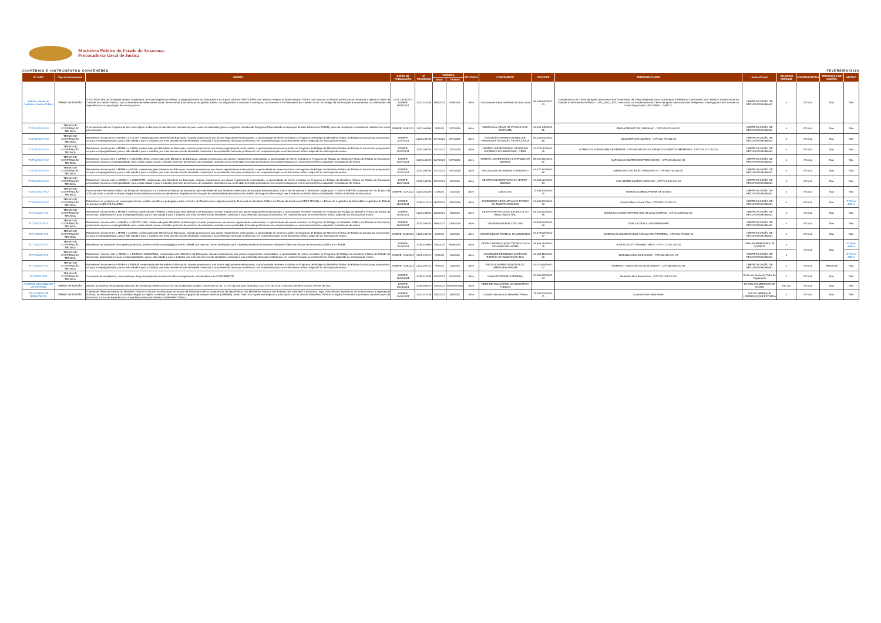Ministério Público do Estado do Amazonas
Procuradoria-Geral de Justiça
CONVÊNIOS E INSTRUMENTOS CONGÊNERES FEVEREIRO/2023
| Nº / ANO | Tipo de Instrumento | OBJETO | DATAS DE PUBLICAÇÃO | Nº PROCESSO | VIGÊNCIA | | SITUAÇÃO | CONVENENTE | CNPJ/CPF | REPRESENTANTES | Gestor/Fiscal | VALOR DO REPASSE | CONTRAPARTIDA | PRESTAÇÃO DE CONTAS | ADITIVO |
| --- | --- | --- | --- | --- | --- | --- | --- | --- | --- | --- | --- | --- | --- | --- | --- |
| | | | | | Início | Término | | | | | | | | | |
| Adesão a Rede de Controle e Gestão Pública | TERMO DE ADESÃO | O ACORDO tem por finalidade ampliar e aprimorar, de modo expresso e efetivo, a integração entre as instituições e os órgãos públicos PARTÍCIPES, nas diversas esferas da Administração Pública com atuação no Estado do Amazonas, mediante a adesão à Rede de Controle da Gestão Pública, com a finalidade de desenvolver ações direcionadas à fiscalização da gestão pública, ao diagnóstico e combate à corrupção, ao incentivo e fortalecimento do controle social, ao tráfego de informações e documentos, ao intercâmbio de experiências e à capacitação dos seus quadros. | DOU: 16/08/2021 DOMPE: 18/08/2021 | 2020.010334 | 18/8/2021 | 16/8/2026 | Ativo | Controladoria Geral do Estado do Amazonas | 06.103.640/0001-03 | Coordenadoria do Centro de Apoio Operacional das Promotorias de Justiça Especializadas na Proteção e Defesa do Consumidor, dos Direitos Constitucionais do Cidadão e do Patrimônio Público - CAO_x0002_PDC, bem como a Coordenadoria do Centro de Apoio Operacional de Inteligência, Investigação e de Combate ao Crime Organizado CAO-CRIMO - GAECO, | CHEFE DA DIISÃO DE RECURSOS HUMANO | 0 | R$ 0,00 | Não | Não |
| TCT 13/2021 PGJ | TERMO DE COOPERAÇÃO TÉCNICA | O presente Acordo de Cooperação tem como objeto a obtenção de atendimento psicossocial para casos considerados graves e urgentes oriundos da Delegacia Especializada na Apuração de Atos Infracionais (DEAAI), além da realização e emissão de relatórios de casos psicossociais.- | DOMPE: 2/08/2021 | 2020.004093 | 2/8/2021 | 27/7/2026 | Ativo | DELEGACIA-GERAL DE POLÍCIA CIVIL (DGPC/AM) | 04.153.748/0001-85 | EMÍLIA FERRAZ DE CARVALHO - CPF:470.573.003-87 | CHEFE DA DIISÃO DE RECURSOS HUMANO | 0 | R$ 0,00 | Não | Não |
| TCT 18/2021 PGJ | TERMO DE COOPERAÇÃO TÉCNICA | Estabelecer vínculo entre o MPAM e a FUCAPI credenciada pelo Ministério da Educação, visando proporcionar aos alunos regularmente matriculados, a oportunidade de serem incluídos no Programa de Estágio do Ministério Público do Estado do Amazonas, preparando-os para a empregabilidade, para a vida cidadã e para o trabalho, por meio do exercício de atividades correlatas à sua pretendida formação profissional, em complementação ao conhecimento teórico adquirido na instituição de ensino. | DOMPE: 27/07/2021 | 2021.009765 | 27/7/2021 | 26/7/2026 | Ativo | FUNDAÇÃO CENTRO DE ANÁLISE, PESQUISA E INOVAÇÃO TECNOLÓGICA | 04.153.540/0001-66 | ISA ASSEF DOS SANTOS - CPF:022.729.112-34 | CHEFE DA DIISÃO DE RECURSOS HUMANO | 0 | R$ 0,00 | Não | Não |
| TCT 20/2021 PGJ | TERMO DE COOPERAÇÃO TÉCNICA | Estabelecer vínculo entre o MPAM e o CIESA, credenciado pelo Ministério da Educação, visando proporcionar aos alunos regularmente matriculados, a oportunidade de serem incluídos no Programa de Estágio do Ministério Público do Estado do Amazonas, preparando-os para a empregabilidade, para a vida cidadã e para o trabalho, por meio do exercício de atividades correlatas à sua pretendida formação profissional, em complementação ao conhecimento teórico adquirido na instituição de ensino. | DOMPE: 22/07/2021 | 2021.008793 | 22/7/2021 | 22/7/2026 | Ativo | CENTRO UNIVERSITÁRIO DE ENSINO SUPERIOR DO AMAZONAS - CIESA | 04.278.057/0001-08 | DOMINGOS JORGE CHALUB PEREIRA - CPF:069.981.942-34 JOANA DOS SANTOS MEIRELLES - CPF:239.572.202-20 | CHEFE DA DIISÃO DE RECURSOS HUMANO | 0 | R$ 0,00 | Não | Não |
| TCT 16/2021 PGJ | TERMO DE COOPERAÇÃO TÉCNICA | Estabelecer vínculo entre o MPAM e o CEULM/ULBRA, credenciado pelo Ministério da Educação, visando proporcionar aos alunos regularmente matriculados, a oportunidade de serem incluídos no Programa de Estágio do Ministério Público do Estado do Amazonas, preparando-os para a empregabilidade, para a vida cidadã e para o trabalho, por meio do exercício de atividades correlatas à sua pretendida formação profissional, em complementação ao conhecimento teórico adquirido na instituição de ensino | DOMPE: 20/07/2021 | 2021.009223 | 20/7/2021 | 19/7/2026 | Ativo | CENTRO UNIVERSITÁRIO LUTERANO DE MANAUS | 88.332.580/0024-51 | NATHALLYA CASTRO MONTEIRO ALVES - CPF:039.460.543-82 | CHEFE DA DIISÃO DE RECURSOS HUMANO | 0 | R$ 0,00 | Não | Não |
| TCT 19/2021 PGJ | TERMO DE COOPERAÇÃO TÉCNICA | Estabelecer vínculo entre o MPAM e a FSDB, credenciada pelo Ministério da Educação, visando proporcionar aos alunos regularmente matriculados, a oportunidade de serem incluídos no Programa de Estágio do Ministério Público do Estado do Amazonas, preparando-os para a empregabilidade, para a vida cidadã e para o trabalho, por meio do exercício de atividades correlatas à sua pretendida formação profissional, em complementação ao conhecimento teórico adquirido na instituição de ensino. | DOMPE: 21/07/2021 | 2021.009764 | 21/7/2021 | 19/7/2026 | Ativo | FACULDADE SALESIANA DOM BOSCO | 04.373.163/0007-66 | MARIA DA CONCEIÇÃO VERAS RIOS - CPF:653.744.362-87 | CHEFE DA DIISÃO DE RECURSOS HUMANO | 0 | R$ 0,00 | Não | SIM |
| TCT 12/2021 PGJ | TERMO DE COOPERAÇÃO TÉCNICA | Estabelecer vínculo entre o MPAM e a UNINORTE, credenciada pelo Ministério da Educação, visando proporcionar aos alunos regularmente matriculados, a oportunidade de serem incluídos no Programa de Estágio do Ministério Público do Estado do Amazonas, preparando-os para a empregabilidade, para a vida cidadã e para o trabalho, por meio do exercício de atividades correlatas à sua pretendida formação profissional, em complementação ao conhecimento teórico adquirido na instituição de ensino. | DOMPE: 12/07/2021 | 2021.008786 | 12/7/2021 | 8/7/2026 | Ativo | CENTRO UNIVERSITÁRIO DO NORTE - MANAUS | 04.986.320/0001-13 | GUILHERME DANTAS CARDOSO - CPF:103.192.627-58 | CHEFE DA DIISÃO DE RECURSOS HUMANO | 0 | R$ 0,00 | Não | Não |
| TCT 11/2021 PGJ | TERMO DE COOPERAÇÃO TÉCNICA | Parceria entre Ministério Público do Estado do Amazonas e o Governo do Estado do Amazonas, por intermédio de sua Secretaria Executiva de Assuntos Administrativos, com o fito de renovar o Termo de Cooperação n. 003/2016 MP/PGJ assinado em 05 de julho de 2016, de modo a manter e ampliar equipe interprofissional visando ao atendimento de pessoas em situação de vulnerabilidade psicossocial no âmbito do Programa Recomeçar que é sediado no Prédio Anexo do Ministério Público do Estado do Amazonas. | DOMPE: 1/07/2021 | 2021.002028 | 1/7/2021 | 1/7/2026 | Ativo | CASA CIVIL | 13.406.934/0001-70 | TATIANA ALMEIDA FREIRE DE SOUZA | CHEFE DA DIISÃO DE RECURSOS HUMANO | 0 | R$ 0,00 | Não | Não |
| TCT 10/2021 PGJ | TERMO DE COOPERAÇÃO TÉCNICA | Estabelecer as condições de cooperação técnica, jurídico-científica e pedagógica entre o Centro de Estudos para o Aperfeiçoamento Funcional do Ministério Público do Estado do Amazonas (CEAF-MP/AM) e a Escola do Legislativo da Assembléia Legislativa do Estado do Amazonas (ESCOLA ALEAM). | DOMPE: 25/06/2021 | 2018.017214 | 25/6/2021 | 24/6/2026 | Ativo | ASSEMBLEIA LEGISLATIVA DO ESTADO DO AMAZONAS/ALEAM | 04.530.820/0001-46 | Roberto Maia Cidade Filho - CPF:839.124.952-20 | CHEFE DA DIISÃO DE RECURSOS HUMANO | 0 | R$ 0,00 | Não | 1º Termo Aditivo |
| TCT 9/2021 PGJ | TERMO DE COOPERAÇÃO TÉCNICA | Estabelecer vínculo entre o MPAM e a FACULDADE SANTA TERESA, credenciada pelo Ministério da Educação, visando proporcionar aos alunos regularmente matriculados, a oportunidade de serem incluídos no Programa de Estágio do Ministério Público do Estado do Amazonas, preparando-os para a empregabilidade, para a vida cidadã e para o trabalho, por meio do exercício de atividades correlatas à sua pretendida formação profissional, em complementação ao conhecimento teórico adquirido na instituição de ensino. | DOMPE: 10/06/2021 | 2021.008841 | 10/6/2021 | 9/6/2026 | Ativo | CENTRO DE ESTUDOS JURÍDICOS DO AMAZONAS LTDA. | 06.201.403/0001-85 | MARIA DO CARMO SEFFAIR LINS DE ALBUQUERQU - CPF:114.586.902-53 | CHEFE DA DIISÃO DE RECURSOS HUMANO | 0 | R$ 0,00 | Não | Não |
| TCT 8/2021 PGJ | TERMO DE COOPERAÇÃO TÉCNICA | Estabelecer vínculo entre o MPAM e a NILTON LINS, credenciada pelo Ministério da Educação, visando proporcionar aos alunos regularmente matriculados, a oportunidade de serem incluídos no Programa de Estágio do Ministério Público do Estado do Amazonas, preparando-os para a empregabilidade, para a vida cidadã e para o trabalho, por meio do exercício de atividades correlatas à sua pretendida formação profissional, em complementação ao conhecimento teórico adquirido na instituição de ensino. | DOMPE: 16/06/2021 | 2021.008767 | 16/6/2021 | 14/6/2026 | Ativo | UNIVERSIDADE NILTON LINS | 04.803.904/0001-06 | GISELLE VILELA LINS MARANHÃO | CHEFE DA DIISÃO DE RECURSOS HUMANO | 0 | R$ 0,00 | Não | Não |
| TCT 7/2021 PGJ | TERMO DE COOPERAÇÃO TÉCNICA | Estabelecer vínculo entre o MPAM e a UFAM, credenciada pelo Ministério da Educação, visando proporcionar aos alunos regularmente matriculados, a oportunidade de serem incluídos no Programa de Estágio do Ministério Público do Estado do Amazonas, preparando-os para a empregabilidade, para a vida cidadã e para o trabalho, por meio do exercício de atividades correlatas à sua pretendida formação profissional, em complementação ao conhecimento teórico adquirido na instituição de ensino. | DOMPE: 9/06/2021 | 2021.008758 | 9/6/2021 | 9/6/2026 | Ativo | UNIVERSIDADE FEDERAL DO AMAZONAS | 04.378.626/0001-97 | VANESSA KLISIA DE AGUIAR GONÇALVES FERREIRA - CPF:583.723.852-20 | CHEFE DA DIISÃO DE RECURSOS HUMANO | 0 | R$ 0,00 | Não | Não |
| TCT 6/2021 PGJ | TERMO DE COOPERAÇÃO TÉCNICA | Estabelecer as condições de cooperação técnica, jurídico-científica e pedagógica entre o MPAM, por meio do Centro de Estudos para o Aperfeiçoamento Funcional do Ministério Público do Estado do Amazonas (CEAF), e o CETAM | DOMPE: 11/06/2021 | 2018.016990 | 11/6/2021 | 8/06/2023 | Ativo | CENTRO DE EDUCAÇÃO TECNOLÓGICA DO AMAZONA-CETAM | 05.846.254/0001-49 | JOSÉ AUGUSTO DE MELO NETO - CPF:317.162.292-00 | DARLAN BENEVIDES DE QUEIROZ | 0 | R$ 0,00 | Não | 1º Termo Aditivo |
| TCT 5/2021 PGJ | TERMO DE COOPERAÇÃO TÉCNICA | Estabelecer vínculo entre o MPAM e a ESTÁCIO AMAZONAS, credenciada pelo Ministério da Educação, visando proporcionar aos alunos regularmente matriculados, a oportunidade de serem incluídos no Programa de Estágio do Ministério Público do Estado do Amazonas, preparando-os para a empregabilidade, para a vida cidadã e para o trabalho, por meio do exercício de atividades correlatas à sua pretendida formação profissional, em complementação ao conhecimento teórico adquirido na instituição de ensino. | DOMPE: 7/06/2021 | 2021.007314 | 7/6/2021 | 2/6/2026 | Ativo | SOCIEDADE DE ENSINO SUPERIOR ESTÁCIO DO AMAZONAS LTDA | 03.754.112/0001-26 | ADRIANA CHAGAS BORGES - CPF:055.414.374-74 | CHEFE DA DIISÃO DE RECURSOS HUMANO | 0 | | | 2º Termo Aditivo |
| TCT 4/2021 PGJ | TERMO DE COOPERAÇÃO TÉCNICA | Estabelecer vínculo entre o MPAM e a ESBAM, credenciada pelo Ministério da Educação, visando proporcionar aos alunos regularmente matriculados, a oportunidade de serem incluídos no Programa de Estágio do Ministério Público do Estado do Amazonas, preparando-os para a empregabilidade, para a vida cidadã e para o trabalho, por meio do exercício de atividades correlatas à sua pretendida formação profissional, em complementação ao conhecimento teórico adquirido na instituição de ensino. | DOMPE: 7/06/2021 | 2021.007314 | 7/6/2021 | 1/6/2026 | Ativo | ESCOLA SUPERIOR BATISTA DO AMAZONAS-ESBAM | 03.410.604/0001-02 | RUBENITO CARDOSO DA SILVA JÚNIOR - CPF:455.886.432-91 | CHEFE DA DIISÃO DE RECURSOS HUMANO | 0 | R$ 0,00 | REGULAR | Não |
| TC 1/2021 PGJ | TERMO DE COOPERAÇÃO TÉCNICA | Concessão de empréstimo, com averbação das prestações decorrentes em folha de pagamento, aos servidores da CONVENENTE. | DOMPE: 20/05/2021 | 2018.019232 | 20/5/2021 | 19/5/2026 | Ativo | CAIXA ECONÔMICA FEDERAL | 00.360.305/0001-04 | Humberto Ruiz Breval Neto - CPF:787.067.932-15 | Chefia da Seção de Folha de Pagamento | 0 | R$ 0,00 | Não | Não |
| T.A REDE NACIONAL DE OUVIDORIAS | TERMO DE ADESÃO | Adesão ao Sistema Informatizado Nacional de Ouvidorias (Sistema eOuv) em sua modalidade simples, nos termos do art. 12, §2º da instrução Normativa CGU nº 3, de 2019, e declara conhecer os seus Termos de Uso: | DOMPE: 11/06/2021 | 2018.005870 | 11/6/2021 | Indeterminado | Ativo | REDE DE OUVIDORIAS DO MINISTÉRIO PÚBLICO | | | ED TAYLOR MENESES DE SOUSA | R$ 0,00 | R$ 0,00 | Não | Não |
| T.A ACORDO DE RESULTADOS | TERMO DE ADESÃO | O presente Termo de Adesão do Ministério Público do Estado do Amazonas ao Acordo de Resultados tem o compromisso de implementar, nos Ministérios Públicos dos Estados que compõem a Amazônia Legal, mecanismos específicos de enfrentamento à degradação florestal, ao desmatamento e a incêndios ilegais na região, a exemplo de forças-tarefa e grupos de atuação especial (GAEMAs), tendo como foco ações estratégicas e articuladas com os demais Ministérios Públicos e órgãos envolvidos na proteção e preservação da Amazônia, a troca de experiências e o aperfeiçoamento do trabalho do Ministério Público. | DOMPE: 20/05/2021 | 2020.014158 | 20/5/2021 | 5/5/2026 | Ativo | Conselho Nacional do Ministério Público | 11.439.520/0001-11 | Luciano Nunes Maia Freire | SYLVIO HENRIQUE LORENA DUQUE ESTRADA | 0 | R$ 0,00 | Não | Não |